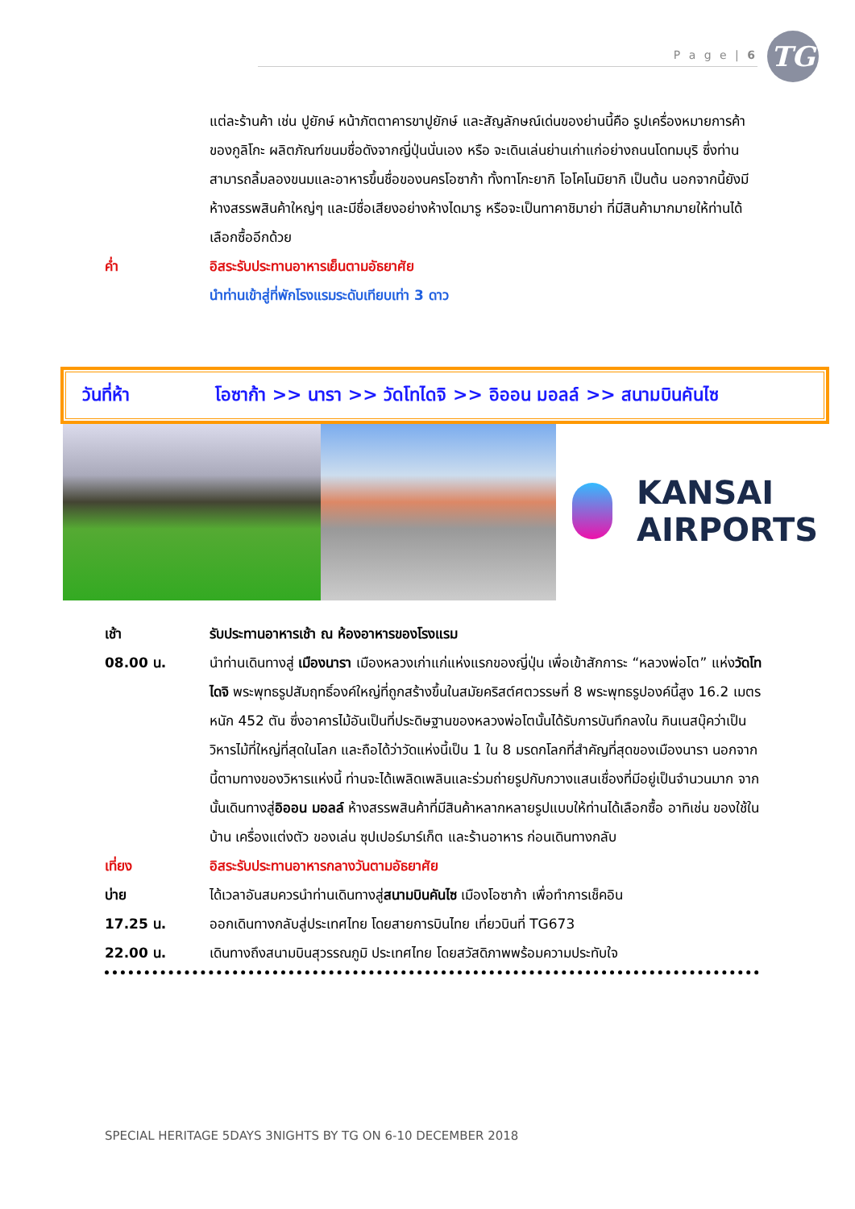P a g e | 6 TG
แต่ละร้านค้า เช่น ปูยักษ์ หน้าภัตตาคารขาปูยักษ์ และสัญลักษณ์เด่นของย่านนี้คือ รูปเครื่องหมายการค้าของกูลิโกะ ผลิตภัณฑ์ขนมชื่อดังจากญี่ปุ่นนั่นเอง หรือ จะเดินเล่นย่านเก่าแก่อย่างถนนโดทมบุริ ซึ่งท่านสามารถลิ้มลองขนมและอาหารขึ้นชื่อของนครโอซาก้า ทั้งทาโกะยากิ โอโคโนมิยากิ เป็นต้น นอกจากนี้ยังมีห้างสรรพสินค้าใหญ่ๆ และมีชื่อเสียงอย่างห้างไดมารู หรือจะเป็นทาคาชิมาย่า ที่มีสินค้ามากมายให้ท่านได้เลือกซื้ออีกด้วย
ค่ำ อิสระรับประทานอาหารเย็นตามอัธยาศัย
นำท่านเข้าสู่ที่พักโรงแรมระดับเทียบเท่า 3 ดาว
วันที่ห้า โอซาก้า >> นารา >> วัดโทไดจิ >> อิออน มอลล์ >> สนามบินคันไซ
KANSAI
AIRPORTS
เช้า รับประทานอาหารเช้า ณ ห้องอาหารของโรงแรม
08.00 น. นำท่านเดินทางสู่ เมืองนารา เมืองหลวงเก่าแก่แห่งแรกของญี่ปุ่น เพื่อเข้าสักการะ “หลวงพ่อโต” แห่งวัดโทไดจิ พระพุทธรูปสัมฤทธิ์องค์ใหญ่ที่ถูกสร้างขึ้นในสมัยคริสต์ศตวรรษที่ 8 พระพุทธรูปองค์นี้สูง 16.2 เมตร หนัก 452 ตัน ซึ่งอาคารไม้อันเป็นที่ประดิษฐานของหลวงพ่อโตนั้นได้รับการบันทึกลงใน กินเนสบุ๊คว่าเป็นวิหารไม้ที่ใหญ่ที่สุดในโลก และถือได้ว่าวัดแห่งนี้เป็น 1 ใน 8 มรดกโลกที่สำคัญที่สุดของเมืองนารา นอกจากนี้ตามทางของวิหารแห่งนี้ ท่านจะได้เพลิดเพลินและร่วมถ่ายรูปกับกวางแสนเชื่องที่มีอยู่เป็นจำนวนมาก จากนั้นเดินทางสู่อิออน มอลล์ ห้างสรรพสินค้าที่มีสินค้าหลากหลายรูปแบบให้ท่านได้เลือกซื้อ อาทิเช่น ของใช้ในบ้าน เครื่องแต่งตัว ของเล่น ซุปเปอร์มาร์เก็ต และร้านอาหาร ก่อนเดินทางกลับ
เที่ยง อิสระรับประทานอาหารกลางวันตามอัธยาศัย
บ่าย ได้เวลาอันสมควรนำท่านเดินทางสู่สนามบินคันไซ เมืองโอซาก้า เพื่อทำการเช็คอิน
17.25 น. ออกเดินทางกลับสู่ประเทศไทย โดยสายการบินไทย เที่ยวบินที่ TG673
22.00 น. เดินทางถึงสนามบินสุวรรณภูมิ ประเทศไทย โดยสวัสดิภาพพร้อมความประทับใจ
SPECIAL HERITAGE 5DAYS 3NIGHTS BY TG ON 6-10 DECEMBER 2018